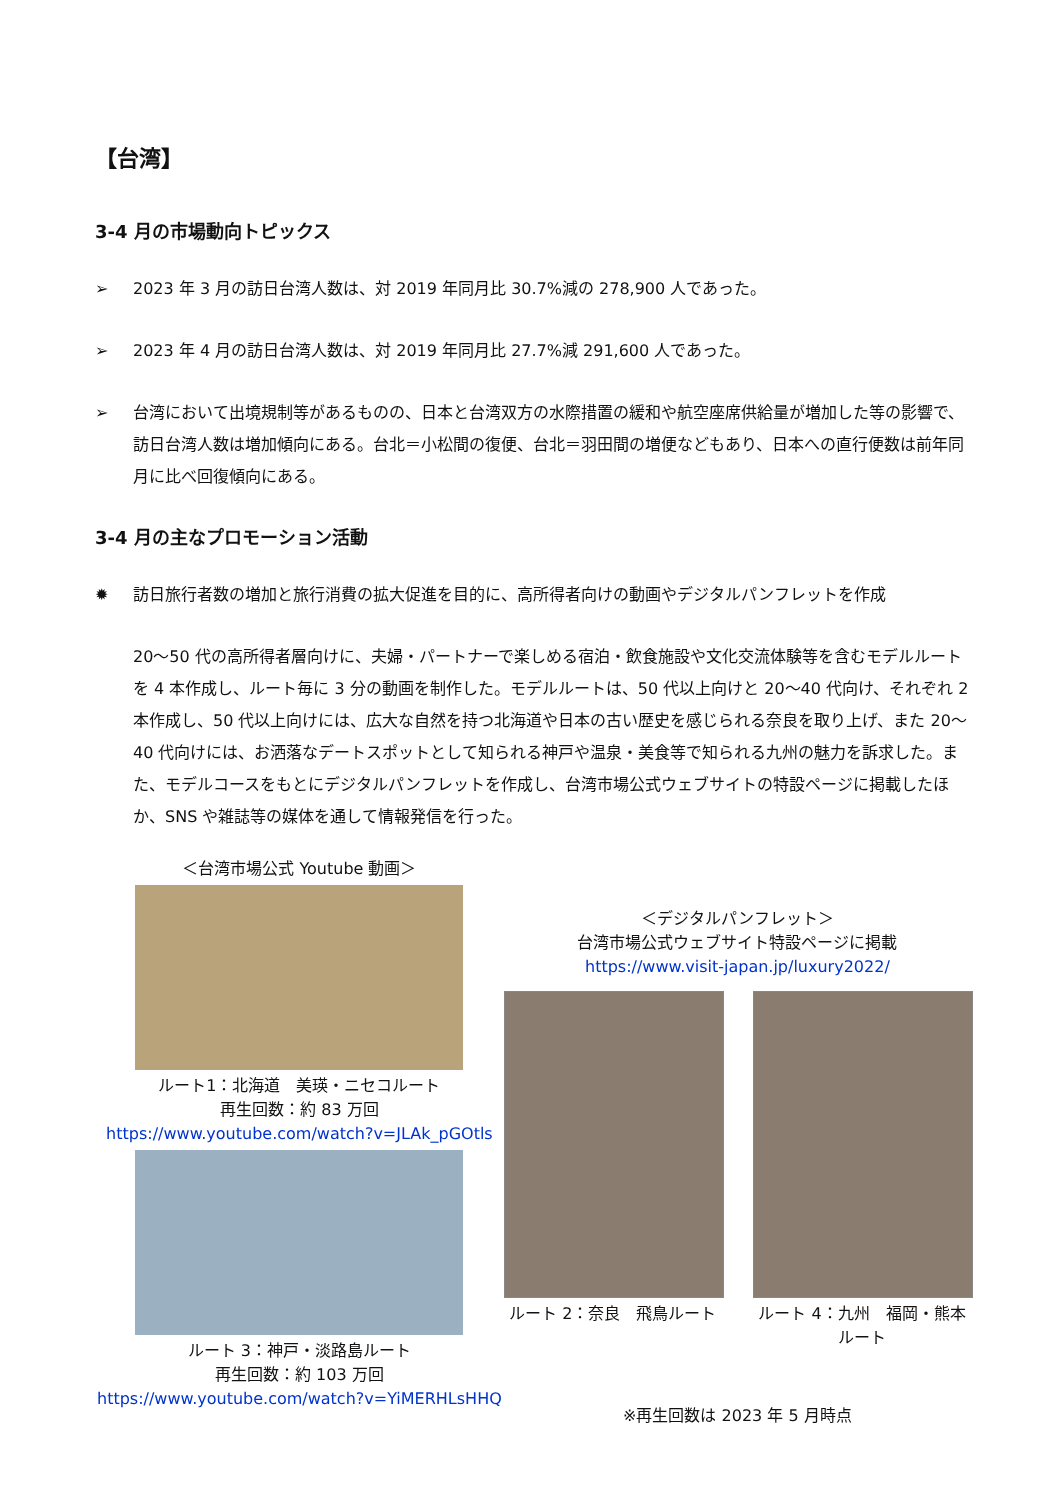【台湾】
3-4 月の市場動向トピックス
➢ 2023 年 3 月の訪日台湾人数は、対 2019 年同月比 30.7%減の 278,900 人であった。
➢ 2023 年 4 月の訪日台湾人数は、対 2019 年同月比 27.7%減 291,600 人であった。
➢ 台湾において出境規制等があるものの、日本と台湾双方の水際措置の緩和や航空座席供給量が増加した等の影響で、訪日台湾人数は増加傾向にある。台北＝小松間の復便、台北＝羽田間の増便などもあり、日本への直行便数は前年同月に比べ回復傾向にある。
3-4 月の主なプロモーション活動
✹ 訪日旅行者数の増加と旅行消費の拡大促進を目的に、高所得者向けの動画やデジタルパンフレットを作成
20～50 代の高所得者層向けに、夫婦・パートナーで楽しめる宿泊・飲食施設や文化交流体験等を含むモデルルートを 4 本作成し、ルート毎に 3 分の動画を制作した。モデルルートは、50 代以上向けと 20～40 代向け、それぞれ 2 本作成し、50 代以上向けには、広大な自然を持つ北海道や日本の古い歴史を感じられる奈良を取り上げ、また 20～40 代向けには、お洒落なデートスポットとして知られる神戸や温泉・美食等で知られる九州の魅力を訴求した。また、モデルコースをもとにデジタルパンフレットを作成し、台湾市場公式ウェブサイトの特設ページに掲載したほか、SNS や雑誌等の媒体を通して情報発信を行った。
＜台湾市場公式 Youtube 動画＞
ルート1：北海道　美瑛・ニセコルート
再生回数：約 83 万回
https://www.youtube.com/watch?v=JLAk_pGOtls
ルート 3：神戸・淡路島ルート
再生回数：約 103 万回
https://www.youtube.com/watch?v=YiMERHLsHHQ
＜デジタルパンフレット＞
台湾市場公式ウェブサイト特設ページに掲載
https://www.visit-japan.jp/luxury2022/
ルート 2：奈良　飛鳥ルート ルート 4：九州　福岡・熊本ルート
※再生回数は 2023 年 5 月時点